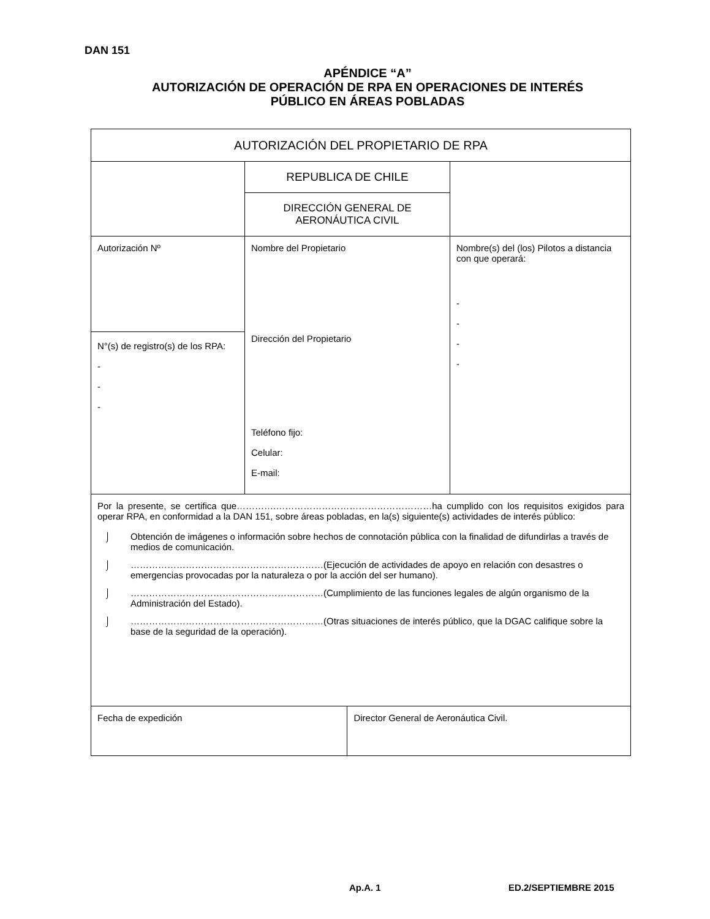DAN 151
APÉNDICE “A”
AUTORIZACIÓN DE OPERACIÓN DE RPA EN OPERACIONES DE INTERÉS
PÚBLICO EN ÁREAS POBLADAS
| AUTORIZACIÓN DEL PROPIETARIO DE RPA | | | |
| | REPUBLICA DE CHILE | | |
| | DIRECCIÓN GENERAL DE AERONÁUTICA CIVIL | | |
| Autorización Nº | Nombre del Propietario Dirección del Propietario Teléfono fijo: Celular: E-mail: | | Nombre(s) del (los) Pilotos a distancia con que operará: - - - - |
| N°(s) de registro(s) de los RPA: - - - | | | |
| Por la presente, se certifica que………….……………………………………………ha cumplido con los requisitos exigidos para operar RPA, en conformidad a la DAN 151, sobre áreas pobladas, en la(s) siguiente(s) actividades de interés público: ⌡ Obtención de imágenes o información sobre hechos de connotación pública con la finalidad de difundirlas a través de medios de comunicación. ⌡ ………………………………………………………(Ejecución de actividades de apoyo en relación con desastres o emergencias provocadas por la naturaleza o por la acción del ser humano). ⌡ ………………………………………………………(Cumplimiento de las funciones legales de algún organismo de la Administración del Estado). ⌡ ………………………………………………………(Otras situaciones de interés público, que la DGAC califique sobre la base de la seguridad de la operación). | | | |
| Fecha de expedición | | Director General de Aeronáutica Civil. | |
Ap.A. 1 ED.2/SEPTIEMBRE 2015